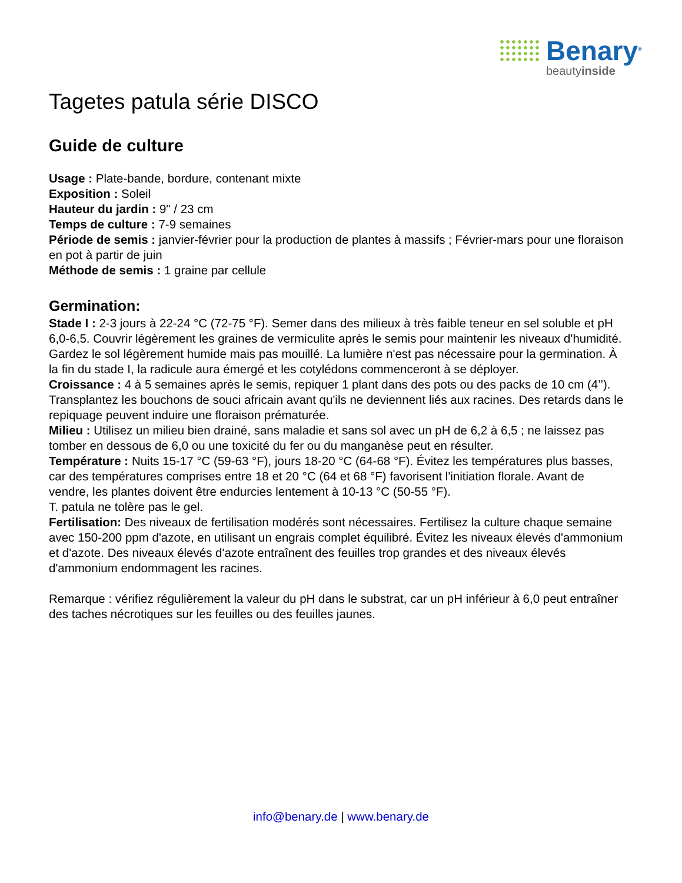Benary<sup>®</sup>
beautyinside
Tagetes patula série DISCO
Guide de culture
Usage : Plate-bande, bordure, contenant mixte
Exposition : Soleil
Hauteur du jardin : 9" / 23 cm
Temps de culture : 7-9 semaines
Période de semis : janvier-février pour la production de plantes à massifs ; Février-mars pour une floraison en pot à partir de juin
Méthode de semis : 1 graine par cellule
Germination:
Stade I : 2-3 jours à 22-24 °C (72-75 °F). Semer dans des milieux à très faible teneur en sel soluble et pH 6,0-6,5. Couvrir légèrement les graines de vermiculite après le semis pour maintenir les niveaux d'humidité. Gardez le sol légèrement humide mais pas mouillé. La lumière n'est pas nécessaire pour la germination. À la fin du stade I, la radicule aura émergé et les cotylédons commenceront à se déployer.
Croissance : 4 à 5 semaines après le semis, repiquer 1 plant dans des pots ou des packs de 10 cm (4’’). Transplantez les bouchons de souci africain avant qu'ils ne deviennent liés aux racines. Des retards dans le repiquage peuvent induire une floraison prématurée.
Milieu : Utilisez un milieu bien drainé, sans maladie et sans sol avec un pH de 6,2 à 6,5 ; ne laissez pas tomber en dessous de 6,0 ou une toxicité du fer ou du manganèse peut en résulter.
Température : Nuits 15-17 °C (59-63 °F), jours 18-20 °C (64-68 °F). Évitez les températures plus basses, car des températures comprises entre 18 et 20 °C (64 et 68 °F) favorisent l'initiation florale. Avant de vendre, les plantes doivent être endurcies lentement à 10-13 °C (50-55 °F).
T. patula ne tolère pas le gel.
Fertilisation: Des niveaux de fertilisation modérés sont nécessaires. Fertilisez la culture chaque semaine avec 150-200 ppm d'azote, en utilisant un engrais complet équilibré. Évitez les niveaux élevés d'ammonium et d'azote. Des niveaux élevés d'azote entraînent des feuilles trop grandes et des niveaux élevés d'ammonium endommagent les racines.
Remarque : vérifiez régulièrement la valeur du pH dans le substrat, car un pH inférieur à 6,0 peut entraîner des taches nécrotiques sur les feuilles ou des feuilles jaunes.
info@benary.de | www.benary.de